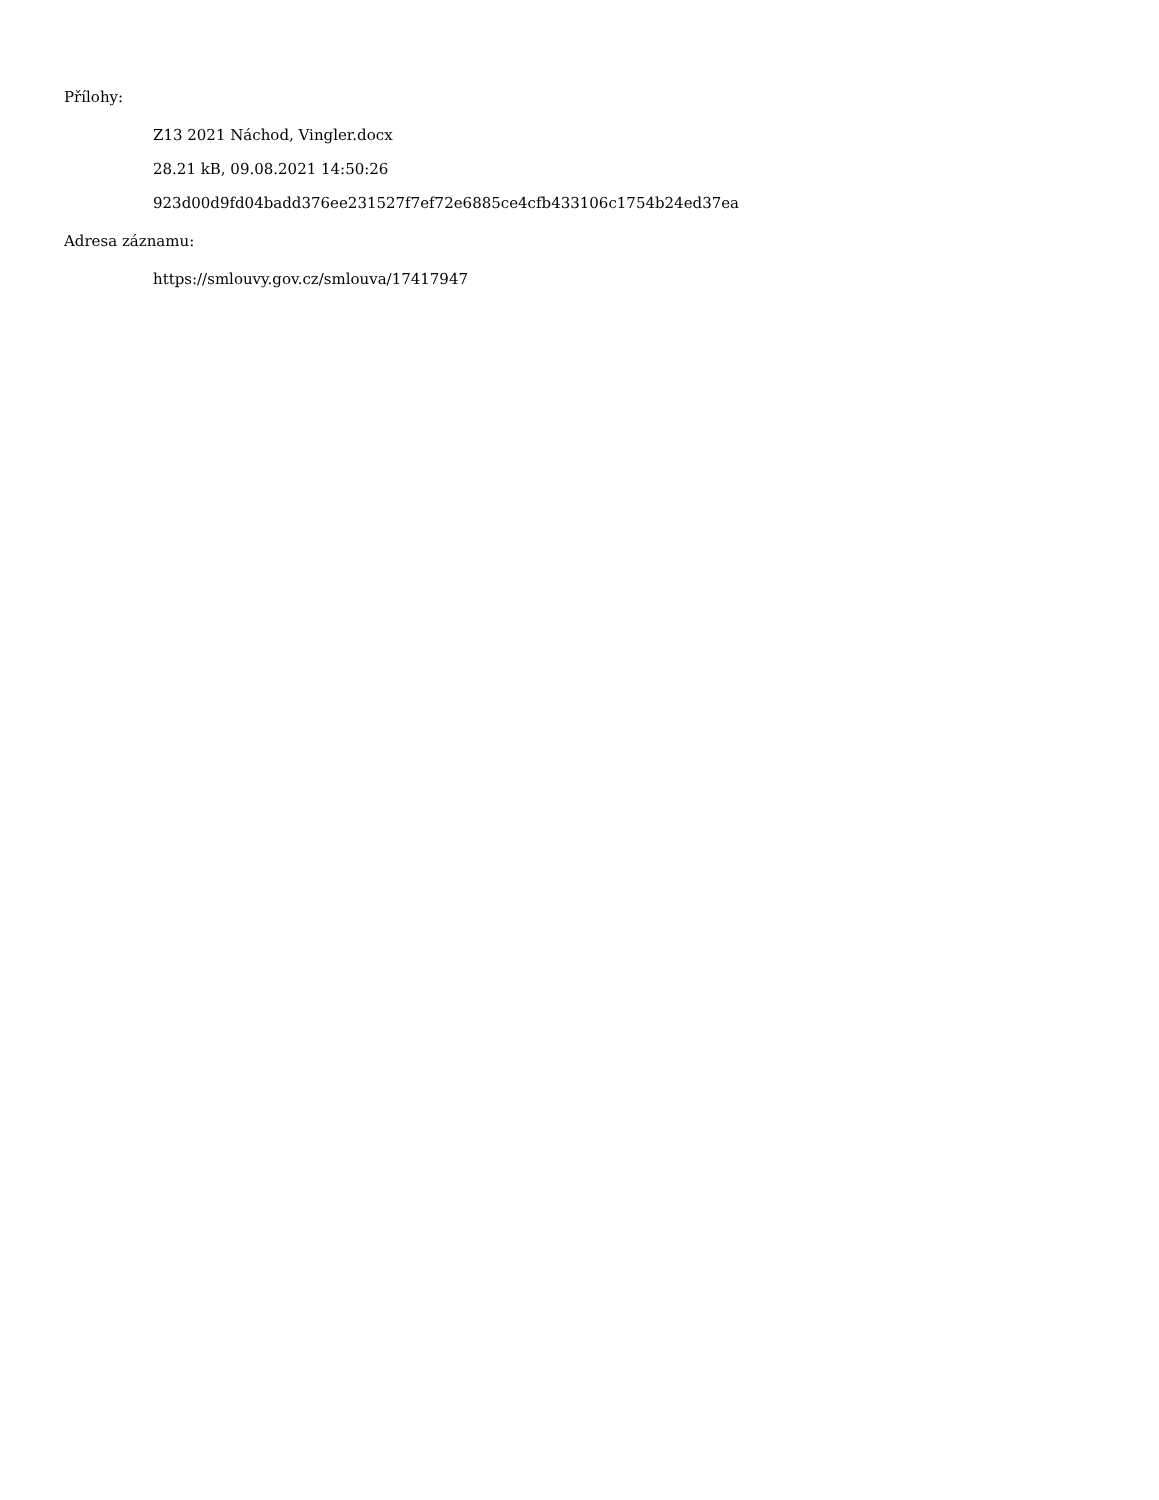Přílohy:
Z13 2021 Náchod, Vingler.docx
28.21 kB, 09.08.2021 14:50:26
923d00d9fd04badd376ee231527f7ef72e6885ce4cfb433106c1754b24ed37ea
Adresa záznamu:
https://smlouvy.gov.cz/smlouva/17417947